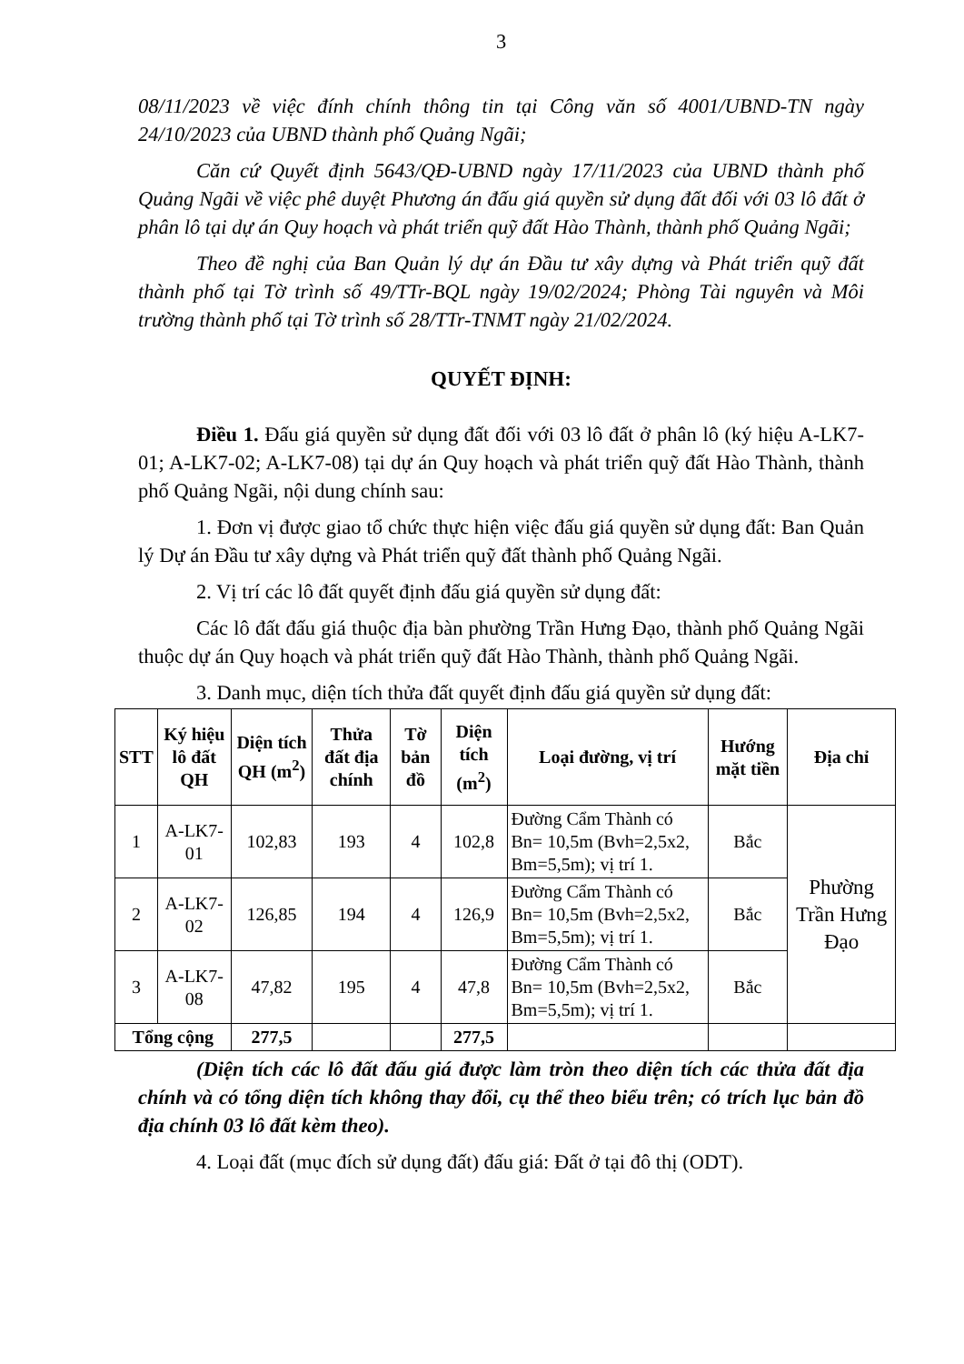3
08/11/2023 về việc đính chính thông tin tại Công văn số 4001/UBND-TN ngày 24/10/2023 của UBND thành phố Quảng Ngãi;
Căn cứ Quyết định 5643/QĐ-UBND ngày 17/11/2023 của UBND thành phố Quảng Ngãi về việc phê duyệt Phương án đấu giá quyền sử dụng đất đối với 03 lô đất ở phân lô tại dự án Quy hoạch và phát triển quỹ đất Hào Thành, thành phố Quảng Ngãi;
Theo đề nghị của Ban Quản lý dự án Đầu tư xây dựng và Phát triển quỹ đất thành phố tại Tờ trình số 49/TTr-BQL ngày 19/02/2024; Phòng Tài nguyên và Môi trường thành phố tại Tờ trình số 28/TTr-TNMT ngày 21/02/2024.
QUYẾT ĐỊNH:
Điều 1. Đấu giá quyền sử dụng đất đối với 03 lô đất ở phân lô (ký hiệu A-LK7-01; A-LK7-02; A-LK7-08) tại dự án Quy hoạch và phát triển quỹ đất Hào Thành, thành phố Quảng Ngãi, nội dung chính sau:
1. Đơn vị được giao tổ chức thực hiện việc đấu giá quyền sử dụng đất: Ban Quản lý Dự án Đầu tư xây dựng và Phát triển quỹ đất thành phố Quảng Ngãi.
2. Vị trí các lô đất quyết định đấu giá quyền sử dụng đất:
Các lô đất đấu giá thuộc địa bàn phường Trần Hưng Đạo, thành phố Quảng Ngãi thuộc dự án Quy hoạch và phát triển quỹ đất Hào Thành, thành phố Quảng Ngãi.
3. Danh mục, diện tích thửa đất quyết định đấu giá quyền sử dụng đất:
| STT | Ký hiệu lô đất QH | Diện tích QH (m<sup>2</sup>) | Thửa đất địa chính | Tờ bản đồ | Diện tích (m<sup>2</sup>) | Loại đường, vị trí | Hướng mặt tiền | Địa chỉ |
| --- | --- | --- | --- | --- | --- | --- | --- | --- |
| 1 | A-LK7-01 | 102,83 | 193 | 4 | 102,8 | Đường Cẩm Thành có Bn= 10,5m (Bvh=2,5x2, Bm=5,5m); vị trí 1. | Bắc | Phường Trần Hưng Đạo |
| 2 | A-LK7-02 | 126,85 | 194 | 4 | 126,9 | Đường Cẩm Thành có Bn= 10,5m (Bvh=2,5x2, Bm=5,5m); vị trí 1. | Bắc | |
| 3 | A-LK7-08 | 47,82 | 195 | 4 | 47,8 | Đường Cẩm Thành có Bn= 10,5m (Bvh=2,5x2, Bm=5,5m); vị trí 1. | Bắc | |
| Tổng cộng | | 277,5 | | | 277,5 | | | |
(Diện tích các lô đất đấu giá được làm tròn theo diện tích các thửa đất địa chính và có tổng diện tích không thay đổi, cụ thể theo biểu trên; có trích lục bản đồ địa chính 03 lô đất kèm theo).
4. Loại đất (mục đích sử dụng đất) đấu giá: Đất ở tại đô thị (ODT).